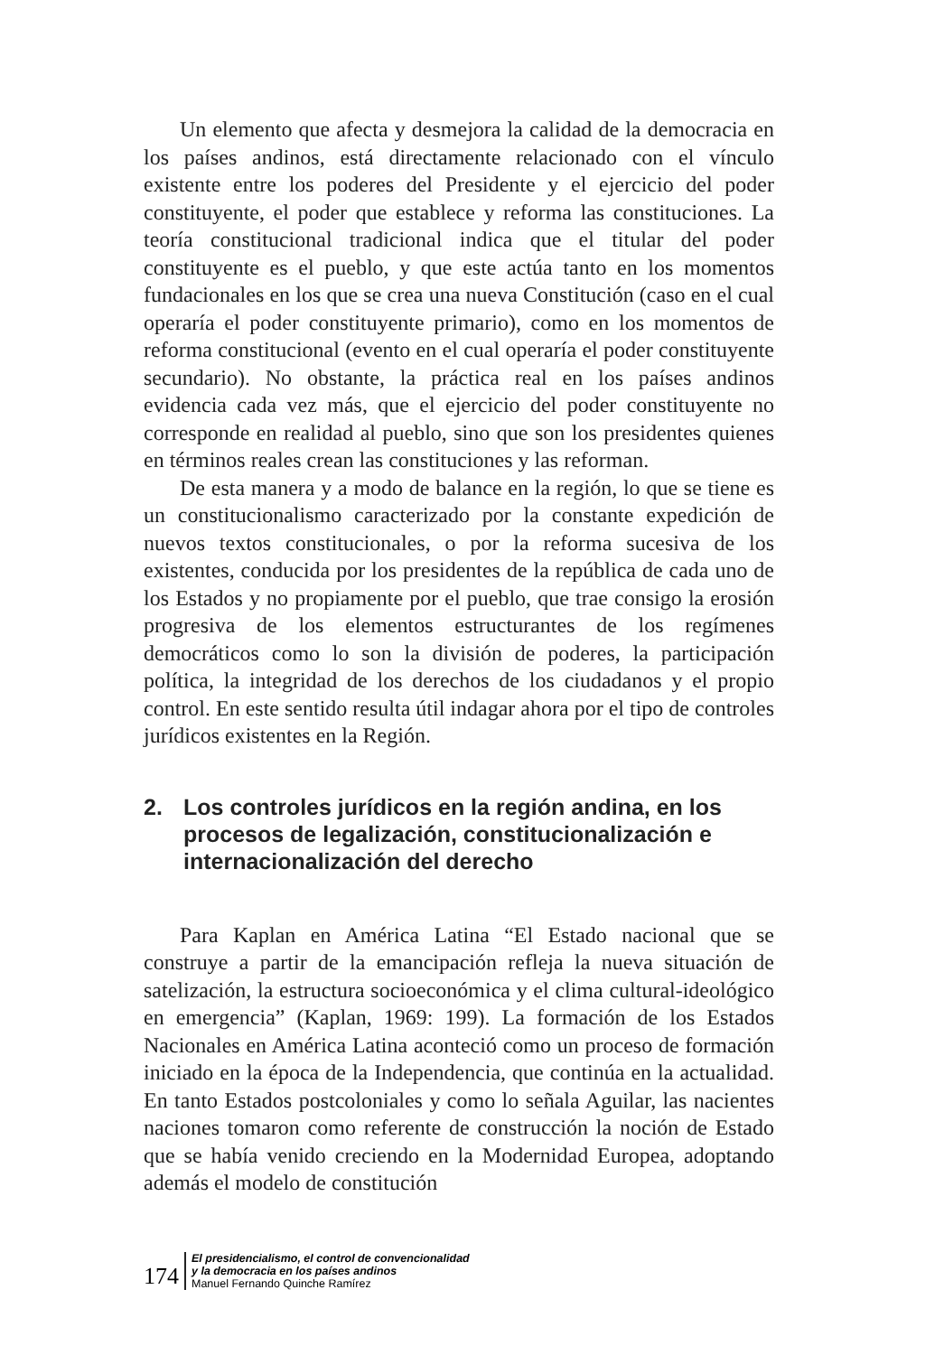Un elemento que afecta y desmejora la calidad de la democracia en los países andinos, está directamente relacionado con el vínculo existente entre los poderes del Presidente y el ejercicio del poder constituyente, el poder que establece y reforma las constituciones. La teoría constitucional tradicional indica que el titular del poder constituyente es el pueblo, y que este actúa tanto en los momentos fundacionales en los que se crea una nueva Constitución (caso en el cual operaría el poder constituyente primario), como en los momentos de reforma constitucional (evento en el cual operaría el poder constituyente secundario). No obstante, la práctica real en los países andinos evidencia cada vez más, que el ejercicio del poder constituyente no corresponde en realidad al pueblo, sino que son los presidentes quienes en términos reales crean las constituciones y las reforman.
De esta manera y a modo de balance en la región, lo que se tiene es un constitucionalismo caracterizado por la constante expedición de nuevos textos constitucionales, o por la reforma sucesiva de los existentes, conducida por los presidentes de la república de cada uno de los Estados y no propiamente por el pueblo, que trae consigo la erosión progresiva de los elementos estructurantes de los regímenes democráticos como lo son la división de poderes, la participación política, la integridad de los derechos de los ciudadanos y el propio control. En este sentido resulta útil indagar ahora por el tipo de controles jurídicos existentes en la Región.
2. Los controles jurídicos en la región andina, en los procesos de legalización, constitucionalización e internacionalización del derecho
Para Kaplan en América Latina “El Estado nacional que se construye a partir de la emancipación refleja la nueva situación de satelización, la estructura socioeconómica y el clima cultural-ideológico en emergencia” (Kaplan, 1969: 199). La formación de los Estados Nacionales en América Latina aconteció como un proceso de formación iniciado en la época de la Independencia, que continúa en la actualidad. En tanto Estados postcoloniales y como lo señala Aguilar, las nacientes naciones tomaron como referente de construcción la noción de Estado que se había venido creciendo en la Modernidad Europea, adoptando además el modelo de constitución
174
El presidencialismo, el control de convencionalidad
y la democracia en los países andinos
Manuel Fernando Quinche Ramírez